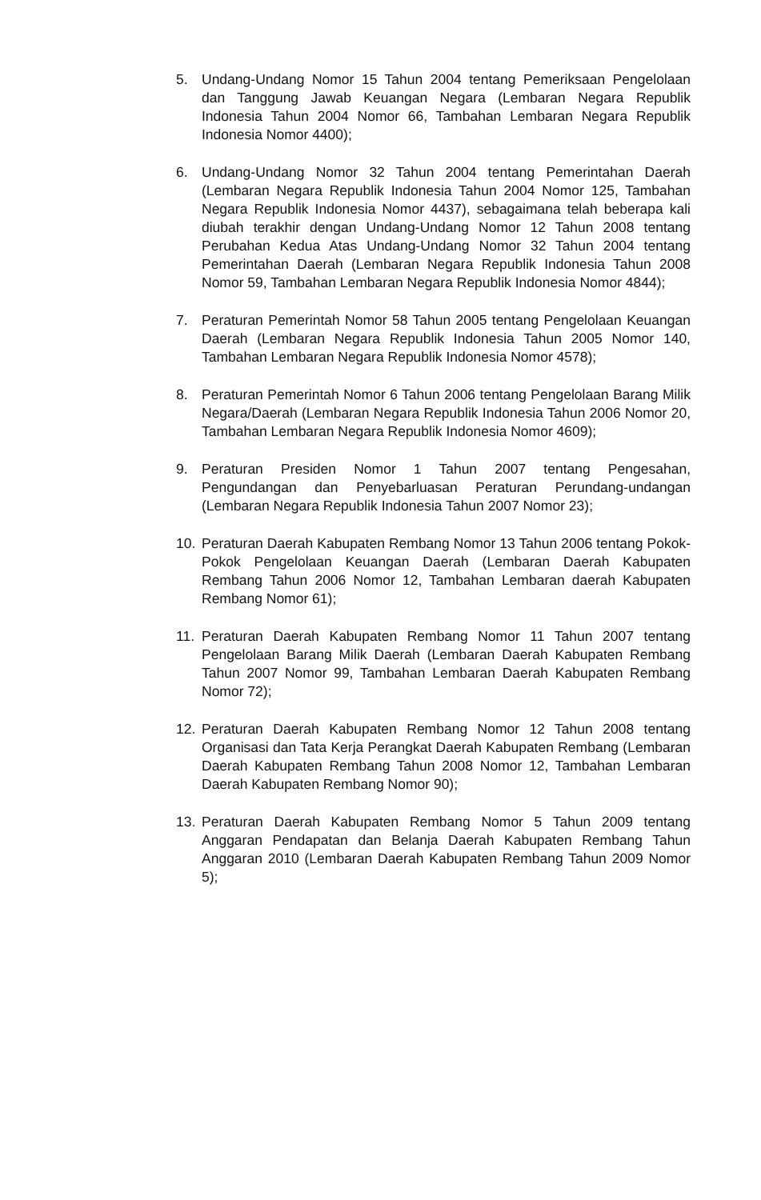5. Undang-Undang Nomor 15 Tahun 2004 tentang Pemeriksaan Pengelolaan dan Tanggung Jawab Keuangan Negara (Lembaran Negara Republik Indonesia Tahun 2004 Nomor 66, Tambahan Lembaran Negara Republik Indonesia Nomor 4400);
6. Undang-Undang Nomor 32 Tahun 2004 tentang Pemerintahan Daerah (Lembaran Negara Republik Indonesia Tahun 2004 Nomor 125, Tambahan Negara Republik Indonesia Nomor 4437), sebagaimana telah beberapa kali diubah terakhir dengan Undang-Undang Nomor 12 Tahun 2008 tentang Perubahan Kedua Atas Undang-Undang Nomor 32 Tahun 2004 tentang Pemerintahan Daerah (Lembaran Negara Republik Indonesia Tahun 2008 Nomor 59, Tambahan Lembaran Negara Republik Indonesia Nomor 4844);
7. Peraturan Pemerintah Nomor 58 Tahun 2005 tentang Pengelolaan Keuangan Daerah (Lembaran Negara Republik Indonesia Tahun 2005 Nomor 140, Tambahan Lembaran Negara Republik Indonesia Nomor 4578);
8. Peraturan Pemerintah Nomor 6 Tahun 2006 tentang Pengelolaan Barang Milik Negara/Daerah (Lembaran Negara Republik Indonesia Tahun 2006 Nomor 20, Tambahan Lembaran Negara Republik Indonesia Nomor 4609);
9. Peraturan Presiden Nomor 1 Tahun 2007 tentang Pengesahan, Pengundangan dan Penyebarluasan Peraturan Perundang-undangan (Lembaran Negara Republik Indonesia Tahun 2007 Nomor 23);
10. Peraturan Daerah Kabupaten Rembang Nomor 13 Tahun 2006 tentang Pokok-Pokok Pengelolaan Keuangan Daerah (Lembaran Daerah Kabupaten Rembang Tahun 2006 Nomor 12, Tambahan Lembaran daerah Kabupaten Rembang Nomor 61);
11. Peraturan Daerah Kabupaten Rembang Nomor 11 Tahun 2007 tentang Pengelolaan Barang Milik Daerah (Lembaran Daerah Kabupaten Rembang Tahun 2007 Nomor 99, Tambahan Lembaran Daerah Kabupaten Rembang Nomor 72);
12. Peraturan Daerah Kabupaten Rembang Nomor 12 Tahun 2008 tentang Organisasi dan Tata Kerja Perangkat Daerah Kabupaten Rembang (Lembaran Daerah Kabupaten Rembang Tahun 2008 Nomor 12, Tambahan Lembaran Daerah Kabupaten Rembang Nomor 90);
13. Peraturan Daerah Kabupaten Rembang Nomor 5 Tahun 2009 tentang Anggaran Pendapatan dan Belanja Daerah Kabupaten Rembang Tahun Anggaran 2010 (Lembaran Daerah Kabupaten Rembang Tahun 2009 Nomor 5);